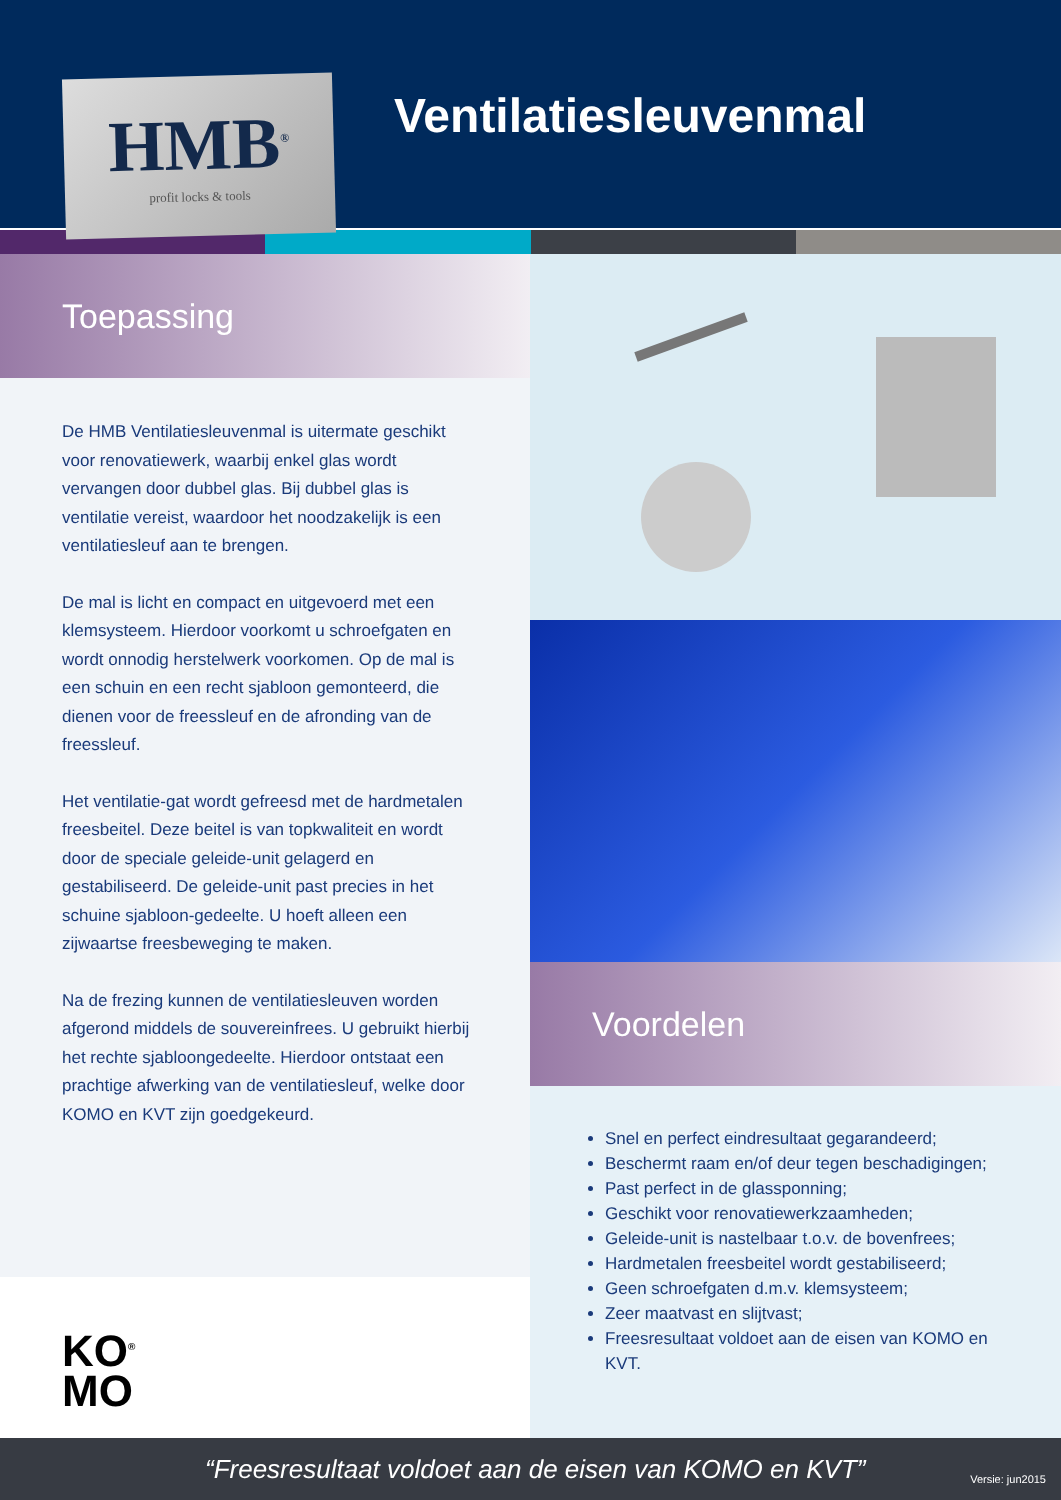HMB<sup>®</sup>
profit locks & tools
Ventilatiesleuvenmal
Toepassing
De HMB Ventilatiesleuvenmal is uitermate geschikt voor renovatiewerk, waarbij enkel glas wordt vervangen door dubbel glas. Bij dubbel glas is ventilatie vereist, waardoor het noodzakelijk is een ventilatiesleuf aan te brengen.
De mal is licht en compact en uitgevoerd met een klemsysteem. Hierdoor voorkomt u schroefgaten en wordt onnodig herstelwerk voorkomen. Op de mal is een schuin en een recht sjabloon gemonteerd, die dienen voor de freessleuf en de afronding van de freessleuf.
Het ventilatie-gat wordt gefreesd met de hardmetalen freesbeitel. Deze beitel is van topkwaliteit en wordt door de speciale geleide-unit gelagerd en gestabiliseerd. De geleide-unit past precies in het schuine sjabloon-gedeelte. U hoeft alleen een zijwaartse freesbeweging te maken.
Na de frezing kunnen de ventilatiesleuven worden afgerond middels de souvereinfrees. U gebruikt hierbij het rechte sjabloongedeelte. Hierdoor ontstaat een prachtige afwerking van de ventilatiesleuf, welke door KOMO en KVT zijn goedgekeurd.
KO<sup>®</sup>
MO
Voordelen
Snel en perfect eindresultaat gegarandeerd;
Beschermt raam en/of deur tegen beschadigingen;
Past perfect in de glassponning;
Geschikt voor renovatiewerkzaamheden;
Geleide-unit is nastelbaar t.o.v. de bovenfrees;
Hardmetalen freesbeitel wordt gestabiliseerd;
Geen schroefgaten d.m.v. klemsysteem;
Zeer maatvast en slijtvast;
Freesresultaat voldoet aan de eisen van KOMO en KVT.
“Freesresultaat voldoet aan de eisen van KOMO en KVT” Versie: jun2015